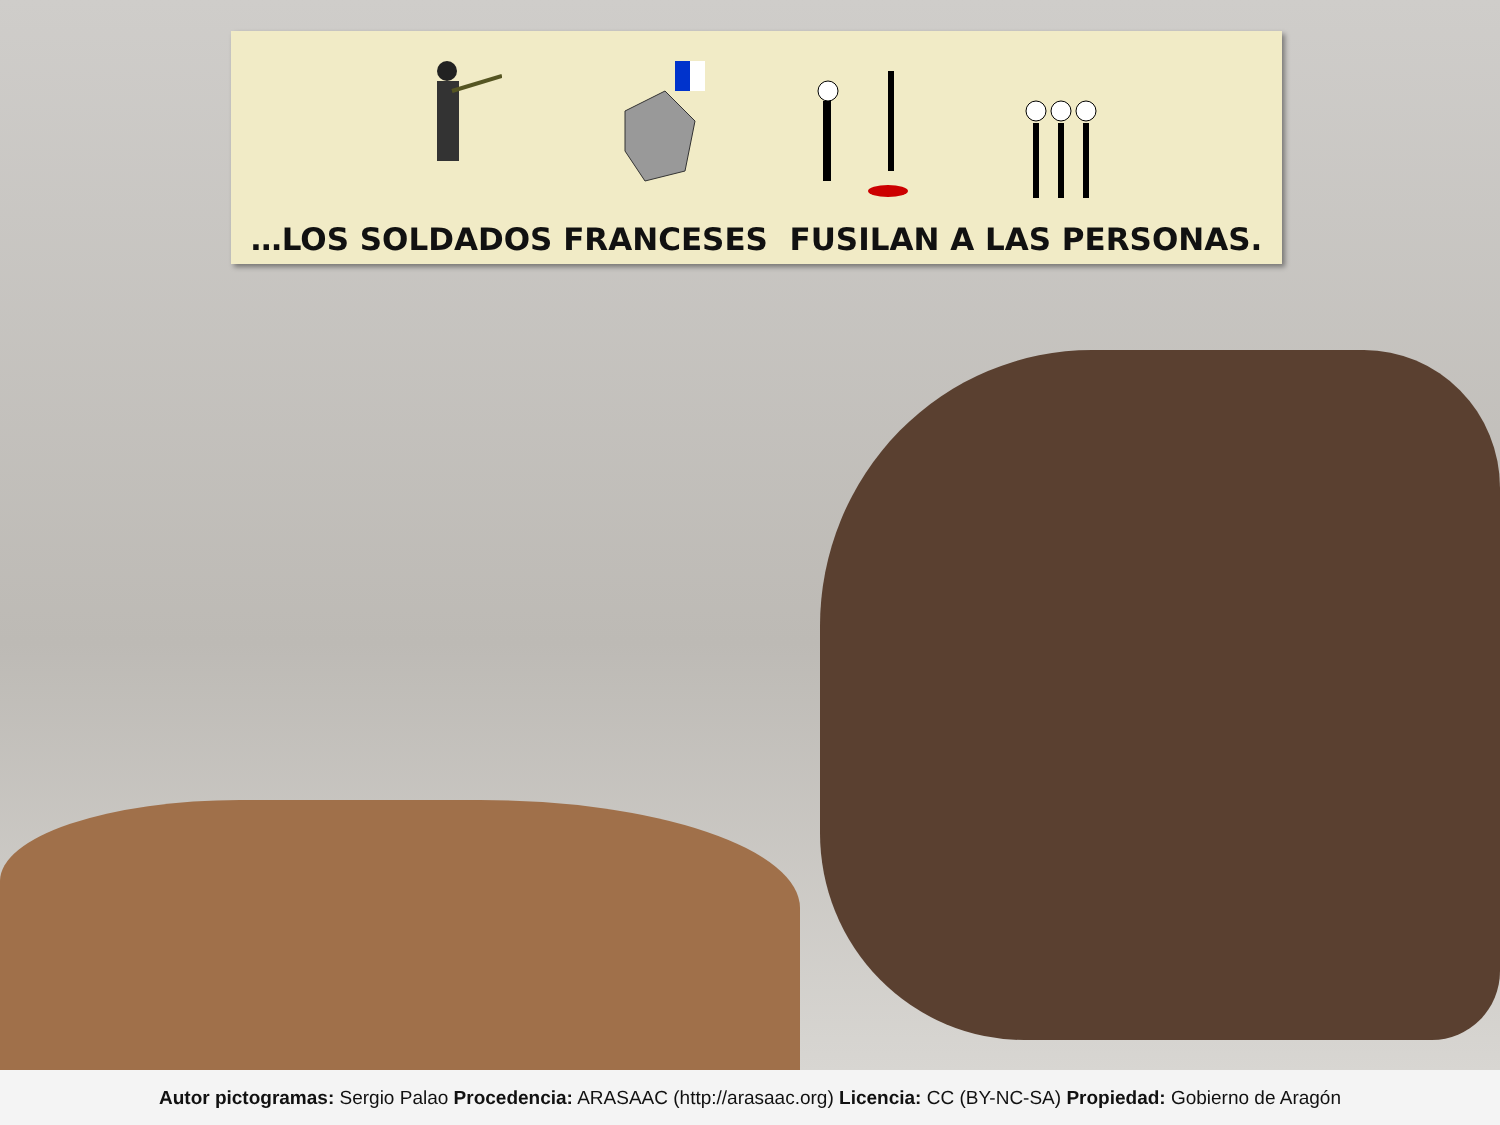…LOS SOLDADOS FRANCESES FUSILAN A LAS PERSONAS.
Autor pictogramas: Sergio Palao Procedencia: ARASAAC (http://arasaac.org) Licencia: CC (BY-NC-SA) Propiedad: Gobierno de Aragón